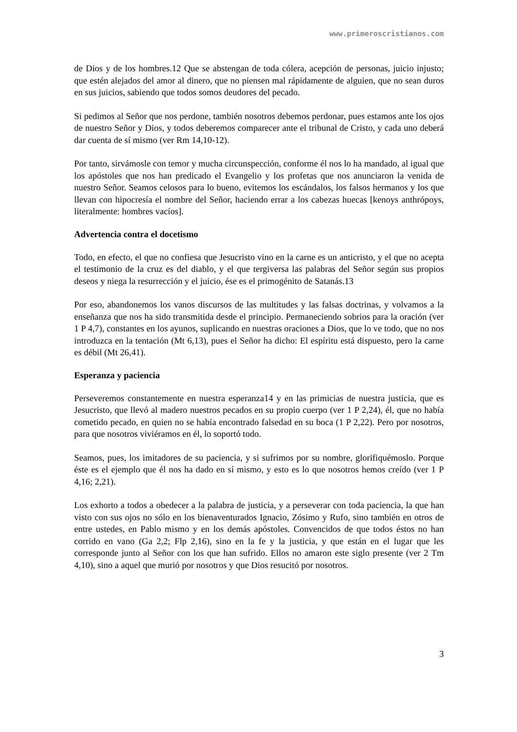www.primeroscristianos.com
de Dios y de los hombres.12 Que se abstengan de toda cólera, acepción de personas, juicio injusto; que estén alejados del amor al dinero, que no piensen mal rápidamente de alguien, que no sean duros en sus juicios, sabiendo que todos somos deudores del pecado.
Si pedimos al Señor que nos perdone, también nosotros debemos perdonar, pues estamos ante los ojos de nuestro Señor y Dios, y todos deberemos comparecer ante el tribunal de Cristo, y cada uno deberá dar cuenta de sí mismo (ver Rm 14,10-12).
Por tanto, sirvámosle con temor y mucha circunspección, conforme él nos lo ha mandado, al igual que los apóstoles que nos han predicado el Evangelio y los profetas que nos anunciaron la venida de nuestro Señor. Seamos celosos para lo bueno, evitemos los escándalos, los falsos hermanos y los que llevan con hipocresía el nombre del Señor, haciendo errar a los cabezas huecas [kenoys anthrópoys, literalmente: hombres vacíos].
Advertencia contra el docetismo
Todo, en efecto, el que no confiesa que Jesucristo vino en la carne es un anticristo, y el que no acepta el testimonio de la cruz es del diablo, y el que tergiversa las palabras del Señor según sus propios deseos y niega la resurrección y el juicio, ése es el primogénito de Satanás.13
Por eso, abandonemos los vanos discursos de las multitudes y las falsas doctrinas, y volvamos a la enseñanza que nos ha sido transmitida desde el principio. Permaneciendo sobrios para la oración (ver 1 P 4,7), constantes en los ayunos, suplicando en nuestras oraciones a Dios, que lo ve todo, que no nos introduzca en la tentación (Mt 6,13), pues el Señor ha dicho: El espíritu está dispuesto, pero la carne es débil (Mt 26,41).
Esperanza y paciencia
Perseveremos constantemente en nuestra esperanza14 y en las primicias de nuestra justicia, que es Jesucristo, que llevó al madero nuestros pecados en su propio cuerpo (ver 1 P 2,24), él, que no había cometido pecado, en quien no se había encontrado falsedad en su boca (1 P 2,22). Pero por nosotros, para que nosotros viviéramos en él, lo soportó todo.
Seamos, pues, los imitadores de su paciencia, y si sufrimos por su nombre, glorifiquémoslo. Porque éste es el ejemplo que él nos ha dado en sí mismo, y esto es lo que nosotros hemos creído (ver 1 P 4,16; 2,21).
Los exhorto a todos a obedecer a la palabra de justicia, y a perseverar con toda paciencia, la que han visto con sus ojos no sólo en los bienaventurados Ignacio, Zósimo y Rufo, sino también en otros de entre ustedes, en Pablo mismo y en los demás apóstoles. Convencidos de que todos éstos no han corrido en vano (Ga 2,2; Flp 2,16), sino en la fe y la justicia, y que están en el lugar que les corresponde junto al Señor con los que han sufrido. Ellos no amaron este siglo presente (ver 2 Tm 4,10), sino a aquel que murió por nosotros y que Dios resucitó por nosotros.
3